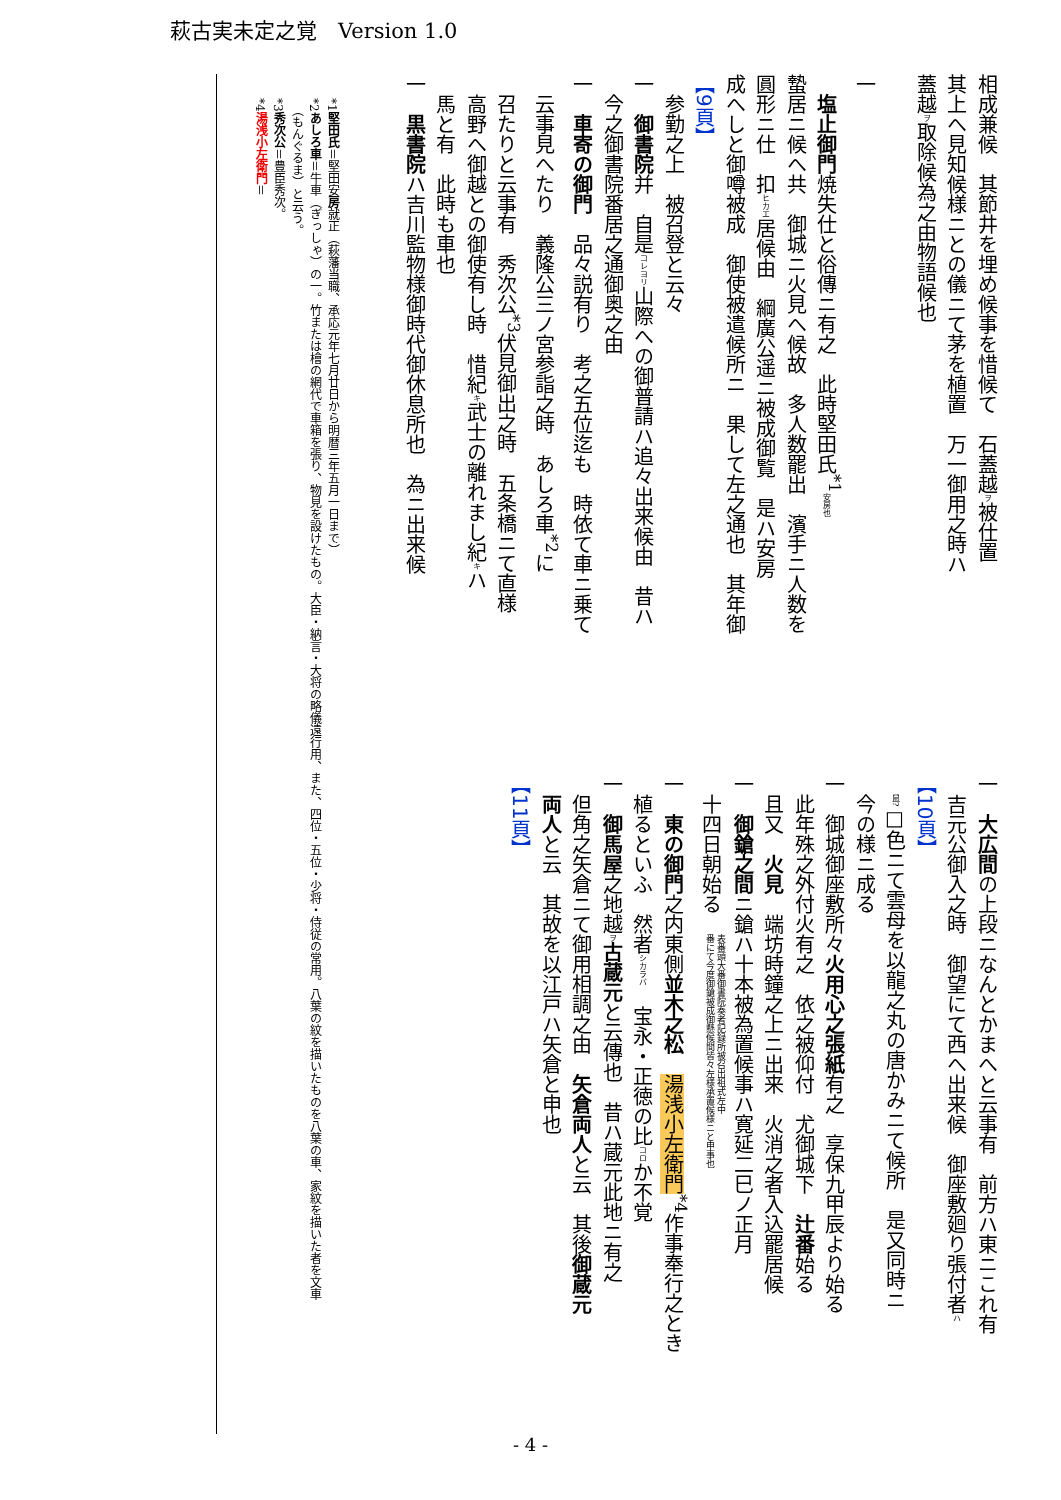萩古実未定之覚　Version 1.0
相成兼候　其節井を埋め候事を惜候て　石蓋越ヲ被仕置
其上へ見知候様ニとの儀ニて茅を植置　万一御用之時ハ
蓋越ヲ取除候為之由物語候也
　
一
　塩止御門焼失仕と俗傳ニ有之　此時堅田氏<sup>*1</sup>安房也
蟄居ニ候へ共　御城ニ火見へ候故　多人数罷出　濱手ニ人数を
圓形ニ仕　扣ヒカエ居候由　綱廣公遥ニ被成御覧　是ハ安房
成へしと御噂被成　御使被遣候所ニ　果して左之通也　其年御
【9頁】
　参勤之上　被召登と云々
一　御書院并　自是コレヨリ山際への御普請ハ追々出来候由　昔ハ
　今之御書院番居之通御奥之由
一　車寄の御門　品々説有り　考之五位迄も　時依て車ニ乗て
　云事見へたり　義隆公三ノ宮参詣之時　あしろ車<sup>*2</sup>に
　召たりと云事有　秀次公<sup>*3</sup>伏見御出之時　五条橋ニて直様
　高野へ御越との御使有し時　惜紀キ武士の離れまし紀キハ
　馬と有　此時も車也
一　黒書院ハ吉川監物様御時代御休息所也　為ニ出来候
一　大広間の上段ニなんとかまへと云事有　前方ハ東ニこれ有
　吉元公御入之時　御望にて西へ出来候　御座敷廻り張付者ハ
【10頁】
　鼠?□色ニて雲母を以龍之丸の唐かみニて候所　是又同時ニ
　今の様ニ成る
一　御城御座敷所々火用心之張紙有之　享保九甲辰より始る
　此年殊之外付火有之　依之被仰付　尤御城下　辻番始る
　且又　火見　端坊時鐘之上ニ出来　火消之者入込罷居候
一　御鎗之間ニ鎗ハ十本被為置候事ハ寛延二巳ノ正月
　十四日朝始る　表番頭大番御書院奏者記録所被召出祖式左中
番にて今度御鎗被成御懸候間皆々左様承置候様ニと申事也
一　東の御門之内東側並木之松　湯浅小左衛門<sup>*4</sup>作事奉行之とき
　植るといふ　然者シカラバ　宝永・正徳の比コロか不覚
一　御馬屋之地越ヲ古蔵元と云傳也　昔ハ蔵元此地ニ有之
　但角之矢倉ニて御用相調之由　矢倉両人と云　其後御蔵元
　両人と云　其故を以江戸ハ矢倉と申也
【11頁】
　　*1堅田氏＝堅田安房就正（萩藩当職、承応元年七月廿日から明暦三年五月一日まで）
　　*2あしろ車＝牛車（ぎっしゃ）の一。竹または檜の網代で車箱を張り、物見を設けたもの。大臣・納言・大将の略儀遠行用、また、四位・五位・少将・侍従の常用。八葉の紋を描いたものを八葉の車、家紋を描いた者を文車
　　　（もんぐるま）と云う。
　　*3秀次公＝豊臣秀次。
　　*4湯浅小左衛門＝
- 4 -